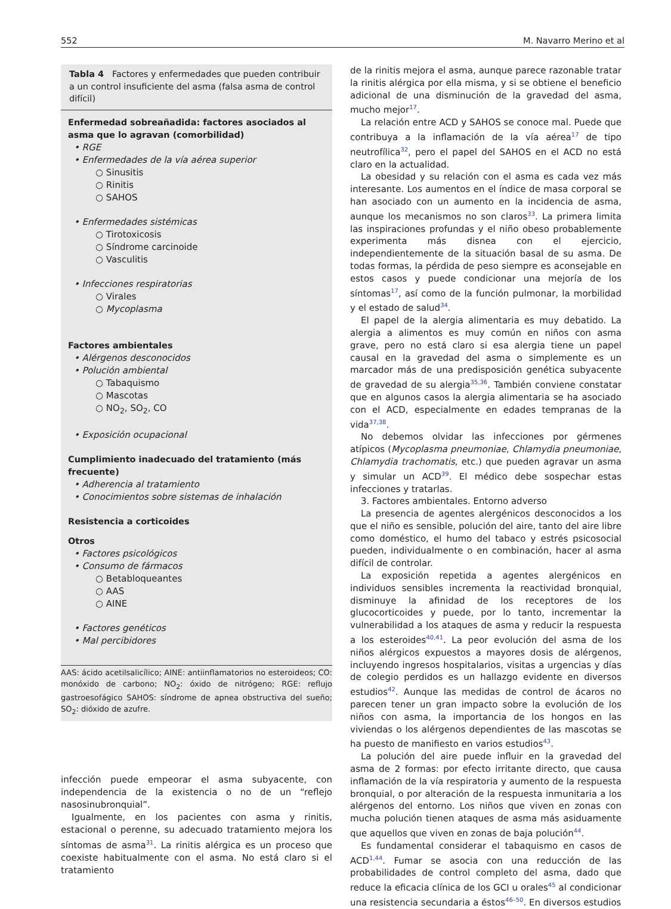552 M. Navarro Merino et al
Tabla 4 Factores y enfermedades que pueden contribuir a un control insuficiente del asma (falsa asma de control difícil)
Enfermedad sobreañadida: factores asociados al asma que lo agravan (comorbilidad)
• RGE
• Enfermedades de la vía aérea superior
○ Sinusitis
○ Rinitis
○ SAHOS
• Enfermedades sistémicas
○ Tirotoxicosis
○ Síndrome carcinoide
○ Vasculitis
• Infecciones respiratorias
○ Virales
○ Mycoplasma
Factores ambientales
• Alérgenos desconocidos
• Polución ambiental
○ Tabaquismo
○ Mascotas
○ NO<sub>2</sub>, SO<sub>2</sub>, CO
• Exposición ocupacional
Cumplimiento inadecuado del tratamiento (más frecuente)
• Adherencia al tratamiento
• Conocimientos sobre sistemas de inhalación
Resistencia a corticoides
Otros
• Factores psicológicos
• Consumo de fármacos
○ Betabloqueantes
○ AAS
○ AINE
• Factores genéticos
• Mal percibidores
AAS: ácido acetilsalicílico; AINE: antiinflamatorios no esteroideos; CO: monóxido de carbono; NO<sub>2</sub>: óxido de nitrógeno; RGE: reflujo gastroesofágico SAHOS: síndrome de apnea obstructiva del sueño; SO<sub>2</sub>: dióxido de azufre.
infección puede empeorar el asma subyacente, con independencia de la existencia o no de un “reflejo nasosinubronquial”.
Igualmente, en los pacientes con asma y rinitis, estacional o perenne, su adecuado tratamiento mejora los síntomas de asma<sup>31</sup>. La rinitis alérgica es un proceso que coexiste habitualmente con el asma. No está claro si el tratamiento
de la rinitis mejora el asma, aunque parece razonable tratar la rinitis alérgica por ella misma, y si se obtiene el beneficio adicional de una disminución de la gravedad del asma, mucho mejor<sup>17</sup>.
La relación entre ACD y SAHOS se conoce mal. Puede que contribuya a la inflamación de la vía aérea<sup>17</sup> de tipo neutrofílica<sup>32</sup>, pero el papel del SAHOS en el ACD no está claro en la actualidad.
La obesidad y su relación con el asma es cada vez más interesante. Los aumentos en el índice de masa corporal se han asociado con un aumento en la incidencia de asma, aunque los mecanismos no son claros<sup>33</sup>. La primera limita las inspiraciones profundas y el niño obeso probablemente experimenta más disnea con el ejercicio, independientemente de la situación basal de su asma. De todas formas, la pérdida de peso siempre es aconsejable en estos casos y puede condicionar una mejoría de los síntomas<sup>17</sup>, así como de la función pulmonar, la morbilidad y el estado de salud<sup>34</sup>.
El papel de la alergia alimentaria es muy debatido. La alergia a alimentos es muy común en niños con asma grave, pero no está claro si esa alergia tiene un papel causal en la gravedad del asma o simplemente es un marcador más de una predisposición genética subyacente de gravedad de su alergia<sup>35,36</sup>. También conviene constatar que en algunos casos la alergia alimentaria se ha asociado con el ACD, especialmente en edades tempranas de la vida<sup>37,38</sup>.
No debemos olvidar las infecciones por gérmenes atípicos (Mycoplasma pneumoniae, Chlamydia pneumoniae, Chlamydia trachomatis, etc.) que pueden agravar un asma y simular un ACD<sup>39</sup>. El médico debe sospechar estas infecciones y tratarlas.
3. Factores ambientales. Entorno adverso
La presencia de agentes alergénicos desconocidos a los que el niño es sensible, polución del aire, tanto del aire libre como doméstico, el humo del tabaco y estrés psicosocial pueden, individualmente o en combinación, hacer al asma difícil de controlar.
La exposición repetida a agentes alergénicos en individuos sensibles incrementa la reactividad bronquial, disminuye la afinidad de los receptores de los glucocorticoides y puede, por lo tanto, incrementar la vulnerabilidad a los ataques de asma y reducir la respuesta a los esteroides<sup>40,41</sup>. La peor evolución del asma de los niños alérgicos expuestos a mayores dosis de alérgenos, incluyendo ingresos hospitalarios, visitas a urgencias y días de colegio perdidos es un hallazgo evidente en diversos estudios<sup>42</sup>. Aunque las medidas de control de ácaros no parecen tener un gran impacto sobre la evolución de los niños con asma, la importancia de los hongos en las viviendas o los alérgenos dependientes de las mascotas se ha puesto de manifiesto en varios estudios<sup>43</sup>.
La polución del aire puede influir en la gravedad del asma de 2 formas: por efecto irritante directo, que causa inflamación de la vía respiratoria y aumento de la respuesta bronquial, o por alteración de la respuesta inmunitaria a los alérgenos del entorno. Los niños que viven en zonas con mucha polución tienen ataques de asma más asiduamente que aquellos que viven en zonas de baja polución<sup>44</sup>.
Es fundamental considerar el tabaquismo en casos de ACD<sup>1,44</sup>. Fumar se asocia con una reducción de las probabilidades de control completo del asma, dado que reduce la eficacia clínica de los GCI u orales<sup>45</sup> al condicionar una resistencia secundaria a éstos<sup>46–50</sup>. En diversos estudios